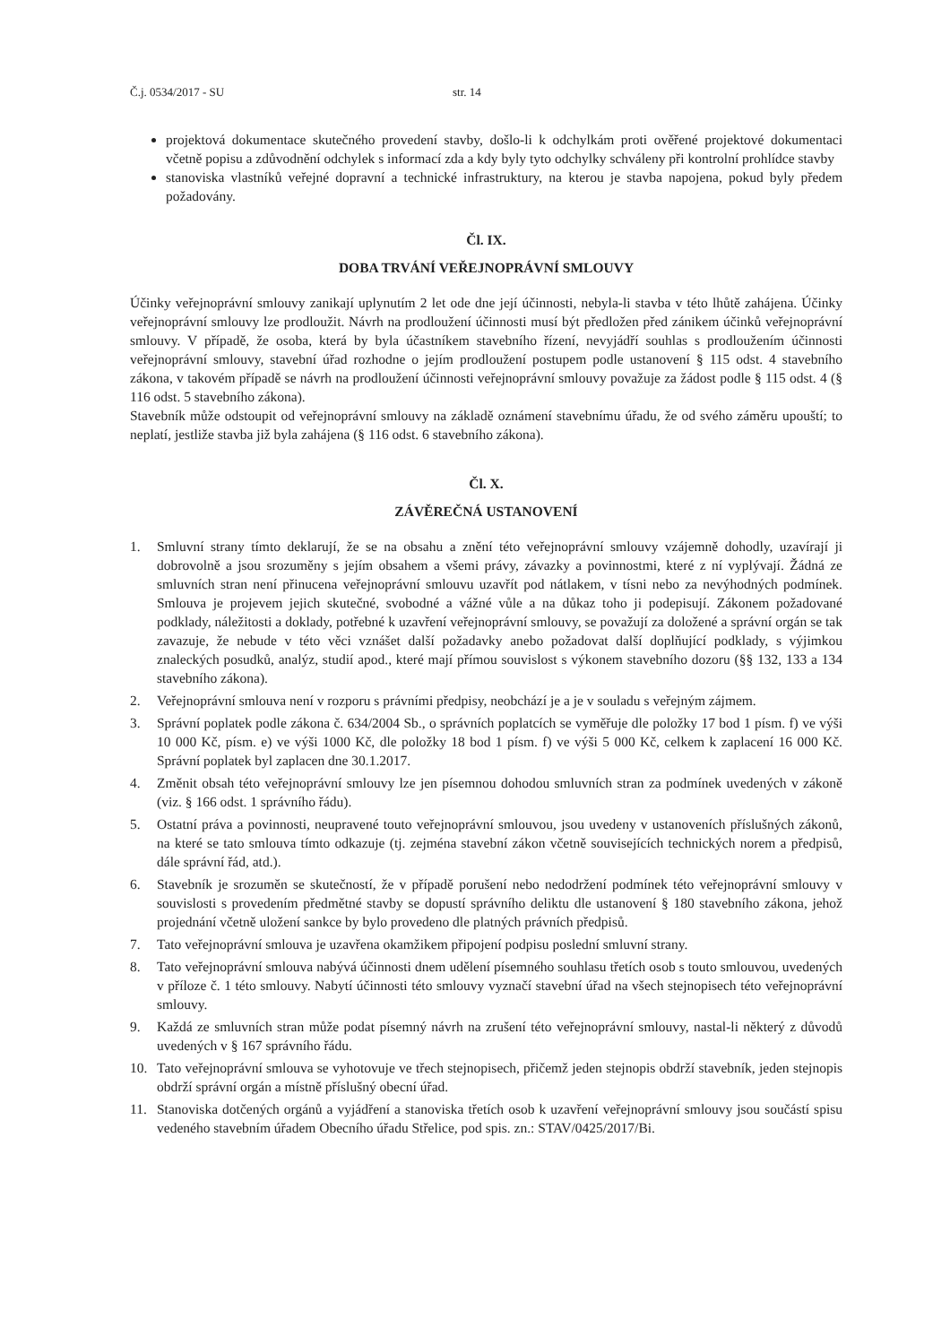Č.j. 0534/2017 - SU str. 14
projektová dokumentace skutečného provedení stavby, došlo-li k odchylkám proti ověřené projektové dokumentaci včetně popisu a zdůvodnění odchylek s informací zda a kdy byly tyto odchylky schváleny při kontrolní prohlídce stavby
stanoviska vlastníků veřejné dopravní a technické infrastruktury, na kterou je stavba napojena, pokud byly předem požadovány.
Čl. IX.
DOBA TRVÁNÍ VEŘEJNOPRÁVNÍ SMLOUVY
Účinky veřejnoprávní smlouvy zanikají uplynutím 2 let ode dne její účinnosti, nebyla-li stavba v této lhůtě zahájena. Účinky veřejnoprávní smlouvy lze prodloužit. Návrh na prodloužení účinnosti musí být předložen před zánikem účinků veřejnoprávní smlouvy. V případě, že osoba, která by byla účastníkem stavebního řízení, nevyjádří souhlas s prodloužením účinnosti veřejnoprávní smlouvy, stavební úřad rozhodne o jejím prodloužení postupem podle ustanovení § 115 odst. 4 stavebního zákona, v takovém případě se návrh na prodloužení účinnosti veřejnoprávní smlouvy považuje za žádost podle § 115 odst. 4 (§ 116 odst. 5 stavebního zákona).
Stavebník může odstoupit od veřejnoprávní smlouvy na základě oznámení stavebnímu úřadu, že od svého záměru upouští; to neplatí, jestliže stavba již byla zahájena (§ 116 odst. 6 stavebního zákona).
Čl. X.
ZÁVĚREČNÁ USTANOVENÍ
1. Smluvní strany tímto deklarují, že se na obsahu a znění této veřejnoprávní smlouvy vzájemně dohodly, uzavírají ji dobrovolně a jsou srozuměny s jejím obsahem a všemi právy, závazky a povinnostmi, které z ní vyplývají. Žádná ze smluvních stran není přinucena veřejnoprávní smlouvu uzavřít pod nátlakem, v tísni nebo za nevýhodných podmínek. Smlouva je projevem jejich skutečné, svobodné a vážné vůle a na důkaz toho ji podepisují. Zákonem požadované podklady, náležitosti a doklady, potřebné k uzavření veřejnoprávní smlouvy, se považují za doložené a správní orgán se tak zavazuje, že nebude v této věci vznášet další požadavky anebo požadovat další doplňující podklady, s výjimkou znaleckých posudků, analýz, studií apod., které mají přímou souvislost s výkonem stavebního dozoru (§§ 132, 133 a 134 stavebního zákona).
2. Veřejnoprávní smlouva není v rozporu s právními předpisy, neobchází je a je v souladu s veřejným zájmem.
3. Správní poplatek podle zákona č. 634/2004 Sb., o správních poplatcích se vyměřuje dle položky 17 bod 1 písm. f) ve výši 10 000 Kč, písm. e) ve výši 1000 Kč, dle položky 18 bod 1 písm. f) ve výši 5 000 Kč, celkem k zaplacení 16 000 Kč. Správní poplatek byl zaplacen dne 30.1.2017.
4. Změnit obsah této veřejnoprávní smlouvy lze jen písemnou dohodou smluvních stran za podmínek uvedených v zákoně (viz. § 166 odst. 1 správního řádu).
5. Ostatní práva a povinnosti, neupravené touto veřejnoprávní smlouvou, jsou uvedeny v ustanoveních příslušných zákonů, na které se tato smlouva tímto odkazuje (tj. zejména stavební zákon včetně souvisejících technických norem a předpisů, dále správní řád, atd.).
6. Stavebník je srozuměn se skutečností, že v případě porušení nebo nedodržení podmínek této veřejnoprávní smlouvy v souvislosti s provedením předmětné stavby se dopustí správního deliktu dle ustanovení § 180 stavebního zákona, jehož projednání včetně uložení sankce by bylo provedeno dle platných právních předpisů.
7. Tato veřejnoprávní smlouva je uzavřena okamžikem připojení podpisu poslední smluvní strany.
8. Tato veřejnoprávní smlouva nabývá účinnosti dnem udělení písemného souhlasu třetích osob s touto smlouvou, uvedených v příloze č. 1 této smlouvy. Nabytí účinnosti této smlouvy vyznačí stavební úřad na všech stejnopisech této veřejnoprávní smlouvy.
9. Každá ze smluvních stran může podat písemný návrh na zrušení této veřejnoprávní smlouvy, nastal-li některý z důvodů uvedených v § 167 správního řádu.
10. Tato veřejnoprávní smlouva se vyhotovuje ve třech stejnopisech, přičemž jeden stejnopis obdrží stavebník, jeden stejnopis obdrží správní orgán a místně příslušný obecní úřad.
11. Stanoviska dotčených orgánů a vyjádření a stanoviska třetích osob k uzavření veřejnoprávní smlouvy jsou součástí spisu vedeného stavebním úřadem Obecního úřadu Střelice, pod spis. zn.: STAV/0425/2017/Bi.